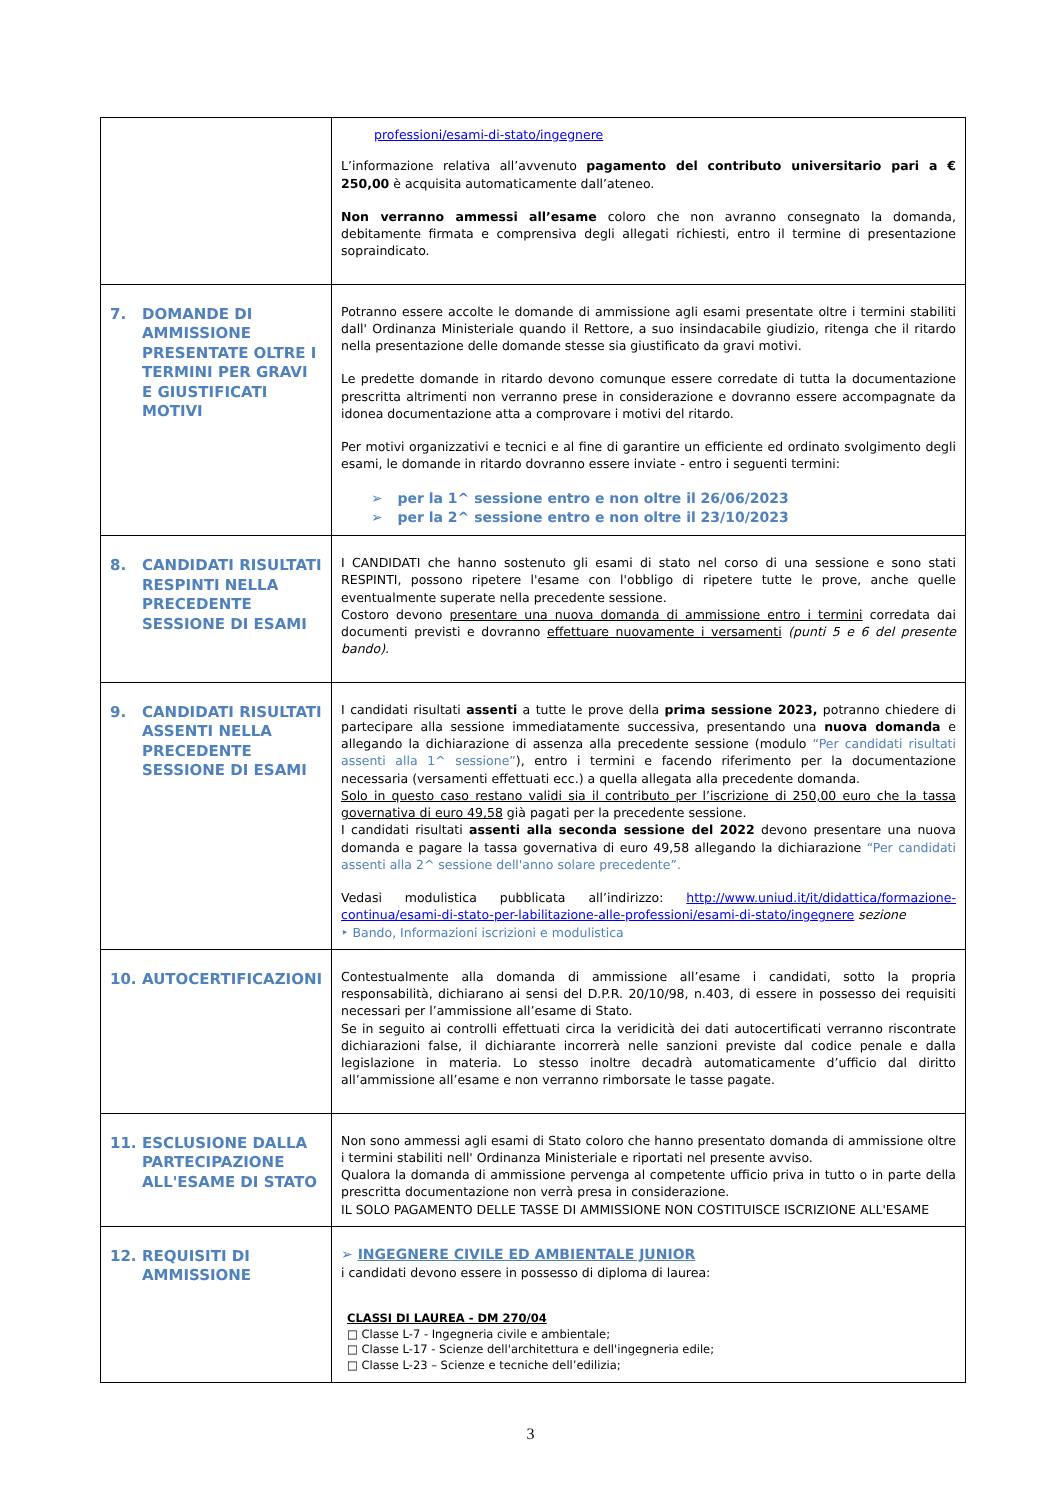| | professioni/esami-di-stato/ingegnere L’informazione relativa all’avvenuto pagamento del contributo universitario pari a € 250,00 è acquisita automaticamente dall’ateneo. Non verranno ammessi all’esame coloro che non avranno consegnato la domanda, debitamente firmata e comprensiva degli allegati richiesti, entro il termine di presentazione sopraindicato. |
| 7. DOMANDE DI AMMISSIONE PRESENTATE OLTRE I TERMINI PER GRAVI E GIUSTIFICATI MOTIVI | Potranno essere accolte le domande di ammissione agli esami presentate oltre i termini stabiliti dall' Ordinanza Ministeriale quando il Rettore, a suo insindacabile giudizio, ritenga che il ritardo nella presentazione delle domande stesse sia giustificato da gravi motivi. Le predette domande in ritardo devono comunque essere corredate di tutta la documentazione prescritta altrimenti non verranno prese in considerazione e dovranno essere accompagnate da idonea documentazione atta a comprovare i motivi del ritardo. Per motivi organizzativi e tecnici e al fine di garantire un efficiente ed ordinato svolgimento degli esami, le domande in ritardo dovranno essere inviate - entro i seguenti termini: ➢ per la 1^ sessione entro e non oltre il 26/06/2023 ➢ per la 2^ sessione entro e non oltre il 23/10/2023 |
| 8. CANDIDATI RISULTATI RESPINTI NELLA PRECEDENTE SESSIONE DI ESAMI | I CANDIDATI che hanno sostenuto gli esami di stato nel corso di una sessione e sono stati RESPINTI, possono ripetere l'esame con l'obbligo di ripetere tutte le prove, anche quelle eventualmente superate nella precedente sessione. Costoro devono presentare una nuova domanda di ammissione entro i termini corredata dai documenti previsti e dovranno effettuare nuovamente i versamenti (punti 5 e 6 del presente bando). |
| 9. CANDIDATI RISULTATI ASSENTI NELLA PRECEDENTE SESSIONE DI ESAMI | I candidati risultati assenti a tutte le prove della prima sessione 2023, potranno chiedere di partecipare alla sessione immediatamente successiva, presentando una nuova domanda e allegando la dichiarazione di assenza alla precedente sessione (modulo “Per candidati risultati assenti alla 1^ sessione” ), entro i termini e facendo riferimento per la documentazione necessaria (versamenti effettuati ecc.) a quella allegata alla precedente domanda. Solo in questo caso restano validi sia il contributo per l’iscrizione di 250,00 euro che la tassa governativa di euro 49,58 già pagati per la precedente sessione. I candidati risultati assenti alla seconda sessione del 2022 devono presentare una nuova domanda e pagare la tassa governativa di euro 49,58 allegando la dichiarazione “Per candidati assenti alla 2^ sessione dell'anno solare precedente”. Vedasi modulistica pubblicata all’indirizzo: http://www.uniud.it/it/didattica/formazione-continua/esami-di-stato-per-labilitazione-alle-professioni/esami-di-stato/ingegnere sezione ‣ Bando, Informazioni iscrizioni e modulistica |
| 10. AUTOCERTIFICAZIONI | Contestualmente alla domanda di ammissione all’esame i candidati, sotto la propria responsabilità, dichiarano ai sensi del D.P.R. 20/10/98, n.403, di essere in possesso dei requisiti necessari per l’ammissione all’esame di Stato. Se in seguito ai controlli effettuati circa la veridicità dei dati autocertificati verranno riscontrate dichiarazioni false, il dichiarante incorrerà nelle sanzioni previste dal codice penale e dalla legislazione in materia. Lo stesso inoltre decadrà automaticamente d’ufficio dal diritto all’ammissione all’esame e non verranno rimborsate le tasse pagate. |
| 11. ESCLUSIONE DALLA PARTECIPAZIONE ALL'ESAME DI STATO | Non sono ammessi agli esami di Stato coloro che hanno presentato domanda di ammissione oltre i termini stabiliti nell' Ordinanza Ministeriale e riportati nel presente avviso. Qualora la domanda di ammissione pervenga al competente ufficio priva in tutto o in parte della prescritta documentazione non verrà presa in considerazione. IL SOLO PAGAMENTO DELLE TASSE DI AMMISSIONE NON COSTITUISCE ISCRIZIONE ALL'ESAME |
| 12. REQUISITI DI AMMISSIONE | ➢ INGEGNERE CIVILE ED AMBIENTALE JUNIOR i candidati devono essere in possesso di diploma di laurea: CLASSI DI LAUREA - DM 270/04 □ Classe L-7 - Ingegneria civile e ambientale; □ Classe L-17 - Scienze dell'architettura e dell'ingegneria edile; □ Classe L-23 – Scienze e tecniche dell’edilizia; |
3